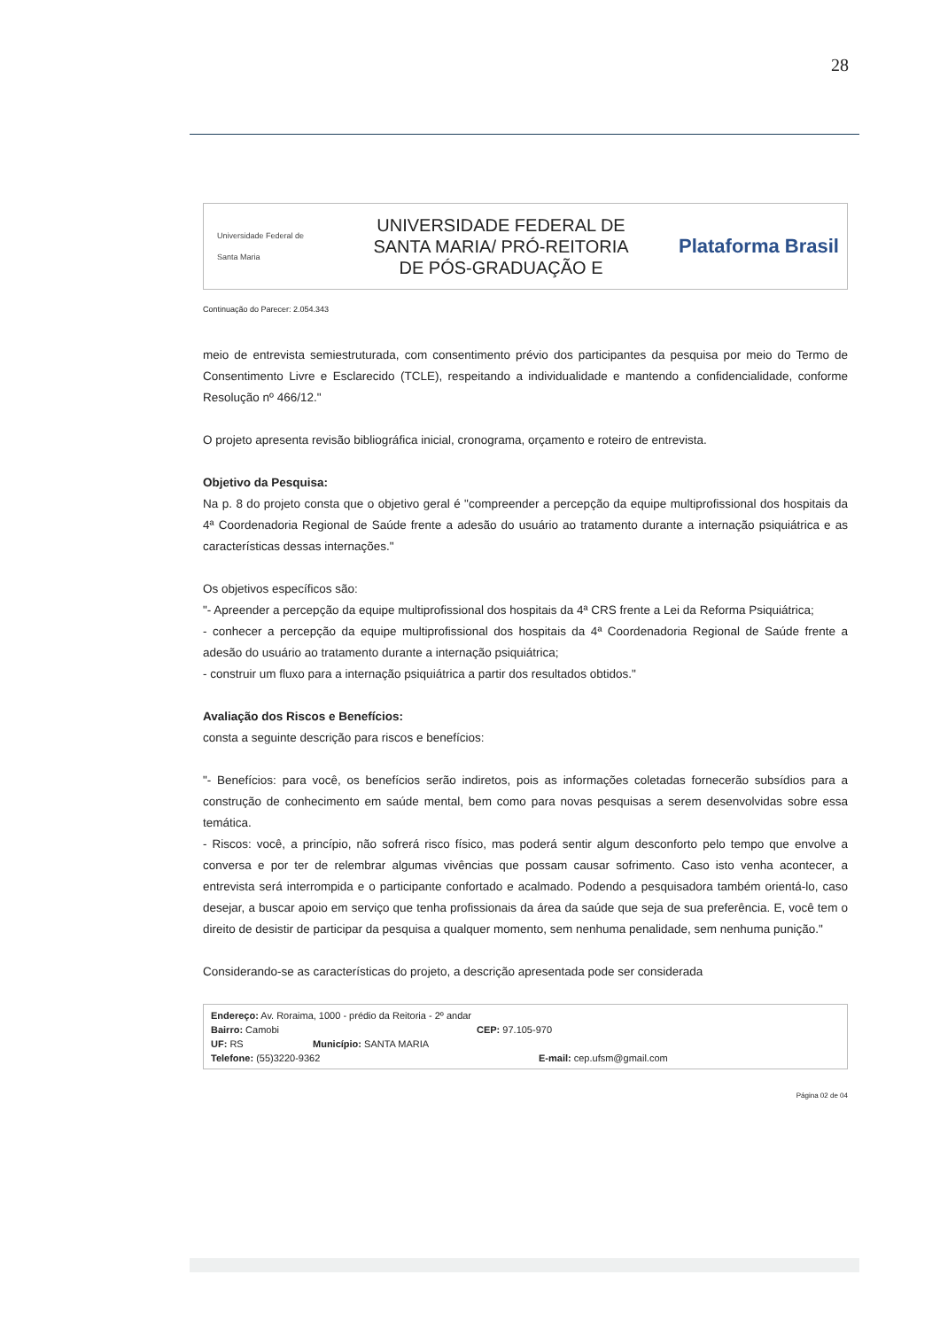28
Universidade Federal de Santa Maria
UNIVERSIDADE FEDERAL DE
SANTA MARIA/ PRÓ-REITORIA
DE PÓS-GRADUAÇÃO E
Plataforma Brasil
Continuação do Parecer: 2.054.343
meio de entrevista semiestruturada, com consentimento prévio dos participantes da pesquisa por meio do Termo de Consentimento Livre e Esclarecido (TCLE), respeitando a individualidade e mantendo a confidencialidade, conforme Resolução nº 466/12."
O projeto apresenta revisão bibliográfica inicial, cronograma, orçamento e roteiro de entrevista.
Objetivo da Pesquisa:
Na p. 8 do projeto consta que o objetivo geral é "compreender a percepção da equipe multiprofissional dos hospitais da 4ª Coordenadoria Regional de Saúde frente a adesão do usuário ao tratamento durante a internação psiquiátrica e as características dessas internações."
Os objetivos específicos são:
"- Apreender a percepção da equipe multiprofissional dos hospitais da 4ª CRS frente a Lei da Reforma Psiquiátrica;
- conhecer a percepção da equipe multiprofissional dos hospitais da 4ª Coordenadoria Regional de Saúde frente a adesão do usuário ao tratamento durante a internação psiquiátrica;
- construir um fluxo para a internação psiquiátrica a partir dos resultados obtidos."
Avaliação dos Riscos e Benefícios:
consta a seguinte descrição para riscos e benefícios:
"- Benefícios: para você, os benefícios serão indiretos, pois as informações coletadas fornecerão subsídios para a construção de conhecimento em saúde mental, bem como para novas pesquisas a serem desenvolvidas sobre essa temática.
- Riscos: você, a princípio, não sofrerá risco físico, mas poderá sentir algum desconforto pelo tempo que envolve a conversa e por ter de relembrar algumas vivências que possam causar sofrimento. Caso isto venha acontecer, a entrevista será interrompida e o participante confortado e acalmado. Podendo a pesquisadora também orientá-lo, caso desejar, a buscar apoio em serviço que tenha profissionais da área da saúde que seja de sua preferência. E, você tem o direito de desistir de participar da pesquisa a qualquer momento, sem nenhuma penalidade, sem nenhuma punição."
Considerando-se as características do projeto, a descrição apresentada pode ser considerada
Endereço: Av. Roraima, 1000 - prédio da Reitoria - 2º andar
Bairro: Camobi CEP: 97.105-970
UF: RS Município: SANTA MARIA
Telefone: (55)3220-9362 E-mail: cep.ufsm@gmail.com
Página 02 de 04